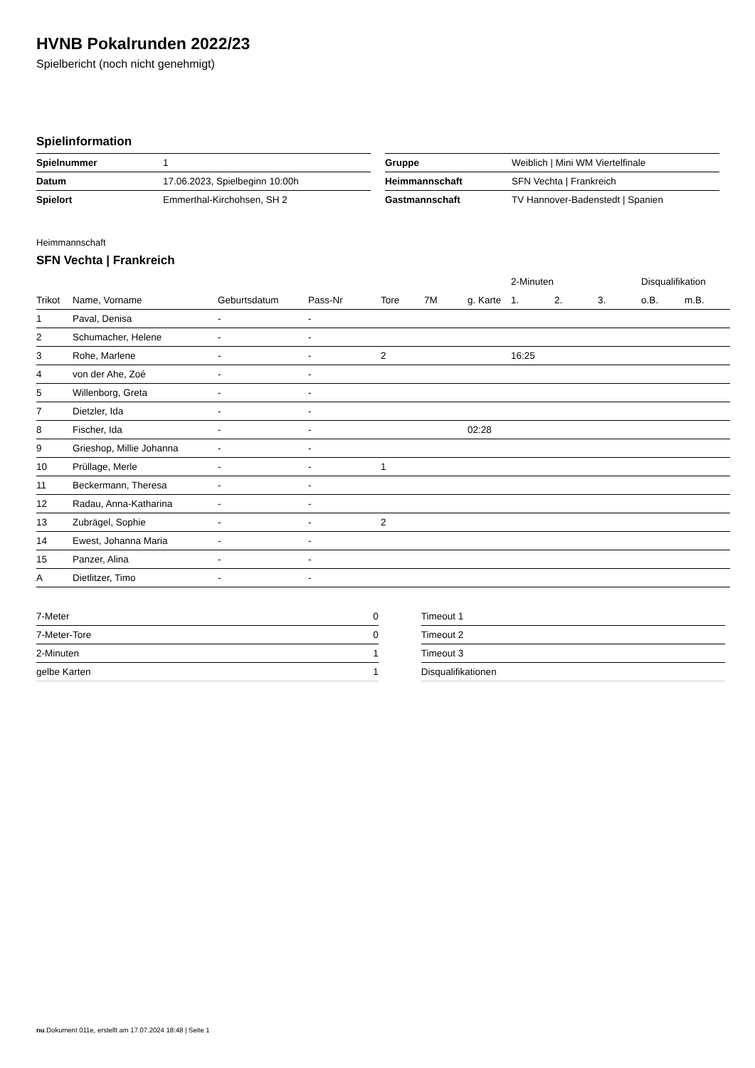HVNB Pokalrunden 2022/23
Spielbericht (noch nicht genehmigt)
Spielinformation
| Spielnummer | 1 |
| Datum | 17.06.2023, Spielbeginn 10:00h |
| Spielort | Emmerthal-Kirchohsen, SH 2 |
| Gruppe | Weiblich / Mini WM Viertelfinale |
| Heimmannschaft | SFN Vechta / Frankreich |
| Gastmannschaft | TV Hannover-Badenstedt / Spanien |
Heimmannschaft
SFN Vechta | Frankreich
| | | | | | | | 2-Minuten | | | Disqualifikation | |
| --- | --- | --- | --- | --- | --- | --- | --- | --- | --- | --- | --- |
| Trikot | Name, Vorname | Geburtsdatum | Pass-Nr | Tore | 7M | g. Karte | 1. | 2. | 3. | o.B. | m.B. |
| 1 | Paval, Denisa | - | - | | | | | | | | |
| 2 | Schumacher, Helene | - | - | | | | | | | | |
| 3 | Rohe, Marlene | - | - | 2 | | | 16:25 | | | | |
| 4 | von der Ahe, Zoé | - | - | | | | | | | | |
| 5 | Willenborg, Greta | - | - | | | | | | | | |
| 7 | Dietzler, Ida | - | - | | | | | | | | |
| 8 | Fischer, Ida | - | - | | | 02:28 | | | | | |
| 9 | Grieshop, Millie Johanna | - | - | | | | | | | | |
| 10 | Prüllage, Merle | - | - | 1 | | | | | | | |
| 11 | Beckermann, Theresa | - | - | | | | | | | | |
| 12 | Radau, Anna-Katharina | - | - | | | | | | | | |
| 13 | Zubrägel, Sophie | - | - | 2 | | | | | | | |
| 14 | Ewest, Johanna Maria | - | - | | | | | | | | |
| 15 | Panzer, Alina | - | - | | | | | | | | |
| A | Dietlitzer, Timo | - | - | | | | | | | | |
| 7-Meter | 0 |
| 7-Meter-Tore | 0 |
| 2-Minuten | 1 |
| gelbe Karten | 1 |
| Timeout 1 |
| Timeout 2 |
| Timeout 3 |
| Disqualifikationen |
nu.Dokument 011e, erstellt am 17.07.2024 18:48 | Seite 1